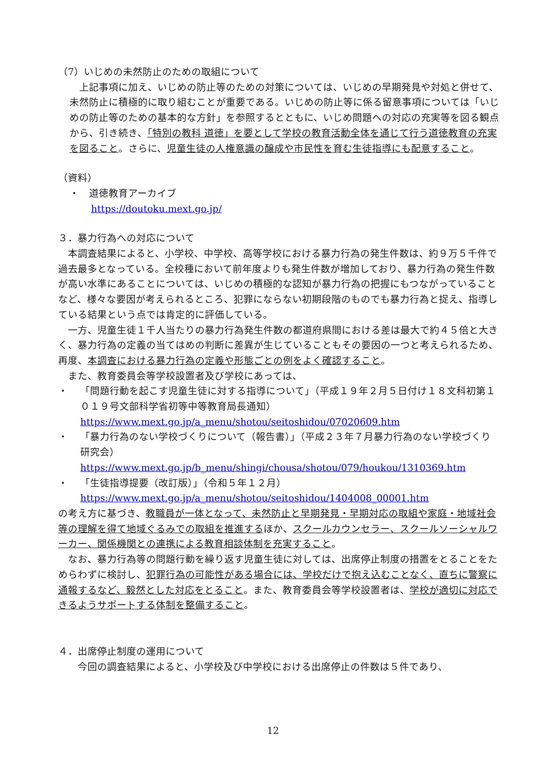（7）いじめの未然防止のための取組について
　上記事項に加え、いじめの防止等のための対策については、いじめの早期発見や対処と併せて、未然防止に積極的に取り組むことが重要である。いじめの防止等に係る留意事項については「いじめの防止等のための基本的な方針」を参照するとともに、いじめ問題への対応の充実等を図る観点から、引き続き、「特別の教科 道徳」を要として学校の教育活動全体を通じて行う道徳教育の充実を図ること。さらに、児童生徒の人権意識の醸成や市民性を育む生徒指導にも配意すること。
（資料）
・　道徳教育アーカイブ
https://doutoku.mext.go.jp/
３．暴力行為への対応について
　本調査結果によると、小学校、中学校、高等学校における暴力行為の発生件数は、約９万５千件で過去最多となっている。全校種において前年度よりも発生件数が増加しており、暴力行為の発生件数が高い水準にあることについては、いじめの積極的な認知が暴力行為の把握にもつながっていることなど、様々な要因が考えられるところ、犯罪にならない初期段階のものでも暴力行為と捉え、指導している結果という点では肯定的に評価している。
　一方、児童生徒１千人当たりの暴力行為発生件数の都道府県間における差は最大で約４５倍と大きく、暴力行為の定義の当てはめの判断に差異が生じていることもその要因の一つと考えられるため、再度、本調査における暴力行為の定義や形態ごとの例をよく確認すること。
　また、教育委員会等学校設置者及び学校にあっては、
・ 「問題行動を起こす児童生徒に対する指導について」（平成１９年２月５日付け１８文科初第１０１９号文部科学省初等中等教育局長通知）
https://www.mext.go.jp/a_menu/shotou/seitoshidou/07020609.htm
・ 「暴力行為のない学校づくりについて（報告書）」（平成２３年７月暴力行為のない学校づくり研究会）
https://www.mext.go.jp/b_menu/shingi/chousa/shotou/079/houkou/1310369.htm
・ 「生徒指導提要（改訂版）」（令和５年１２月）
https://www.mext.go.jp/a_menu/shotou/seitoshidou/1404008_00001.htm
の考え方に基づき、教職員が一体となって、未然防止と早期発見・早期対応の取組や家庭・地域社会等の理解を得て地域ぐるみでの取組を推進するほか、スクールカウンセラー、スクールソーシャルワーカー、関係機関との連携による教育相談体制を充実すること。
　なお、暴力行為等の問題行動を繰り返す児童生徒に対しては、出席停止制度の措置をとることをためらわずに検討し、犯罪行為の可能性がある場合には、学校だけで抱え込むことなく、直ちに警察に通報するなど、毅然とした対応をとること。また、教育委員会等学校設置者は、学校が適切に対応できるようサポートする体制を整備すること。
４．出席停止制度の運用について
　　今回の調査結果によると、小学校及び中学校における出席停止の件数は５件であり、
12